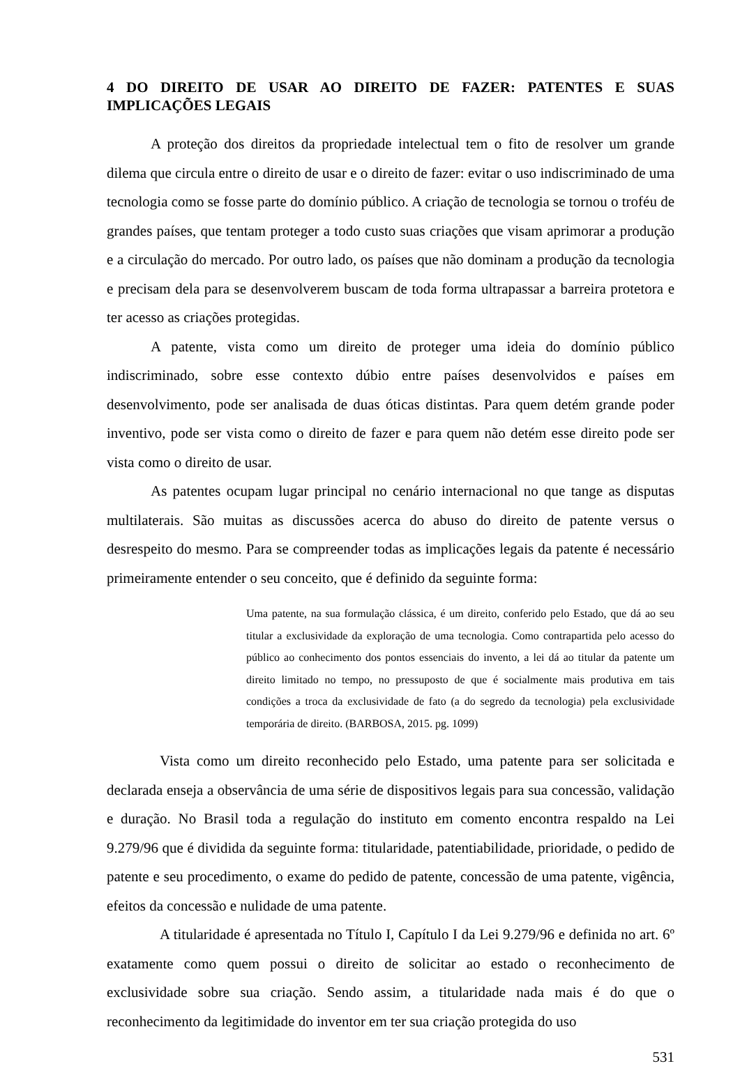4 DO DIREITO DE USAR AO DIREITO DE FAZER: PATENTES E SUAS IMPLICAÇÕES LEGAIS
A proteção dos direitos da propriedade intelectual tem o fito de resolver um grande dilema que circula entre o direito de usar e o direito de fazer: evitar o uso indiscriminado de uma tecnologia como se fosse parte do domínio público. A criação de tecnologia se tornou o troféu de grandes países, que tentam proteger a todo custo suas criações que visam aprimorar a produção e a circulação do mercado. Por outro lado, os países que não dominam a produção da tecnologia e precisam dela para se desenvolverem buscam de toda forma ultrapassar a barreira protetora e ter acesso as criações protegidas.
A patente, vista como um direito de proteger uma ideia do domínio público indiscriminado, sobre esse contexto dúbio entre países desenvolvidos e países em desenvolvimento, pode ser analisada de duas óticas distintas. Para quem detém grande poder inventivo, pode ser vista como o direito de fazer e para quem não detém esse direito pode ser vista como o direito de usar.
As patentes ocupam lugar principal no cenário internacional no que tange as disputas multilaterais. São muitas as discussões acerca do abuso do direito de patente versus o desrespeito do mesmo. Para se compreender todas as implicações legais da patente é necessário primeiramente entender o seu conceito, que é definido da seguinte forma:
Uma patente, na sua formulação clássica, é um direito, conferido pelo Estado, que dá ao seu titular a exclusividade da exploração de uma tecnologia. Como contrapartida pelo acesso do público ao conhecimento dos pontos essenciais do invento, a lei dá ao titular da patente um direito limitado no tempo, no pressuposto de que é socialmente mais produtiva em tais condições a troca da exclusividade de fato (a do segredo da tecnologia) pela exclusividade temporária de direito. (BARBOSA, 2015. pg. 1099)
Vista como um direito reconhecido pelo Estado, uma patente para ser solicitada e declarada enseja a observância de uma série de dispositivos legais para sua concessão, validação e duração. No Brasil toda a regulação do instituto em comento encontra respaldo na Lei 9.279/96 que é dividida da seguinte forma: titularidade, patentiabilidade, prioridade, o pedido de patente e seu procedimento, o exame do pedido de patente, concessão de uma patente, vigência, efeitos da concessão e nulidade de uma patente.
A titularidade é apresentada no Título I, Capítulo I da Lei 9.279/96 e definida no art. 6º exatamente como quem possui o direito de solicitar ao estado o reconhecimento de exclusividade sobre sua criação. Sendo assim, a titularidade nada mais é do que o reconhecimento da legitimidade do inventor em ter sua criação protegida do uso
531